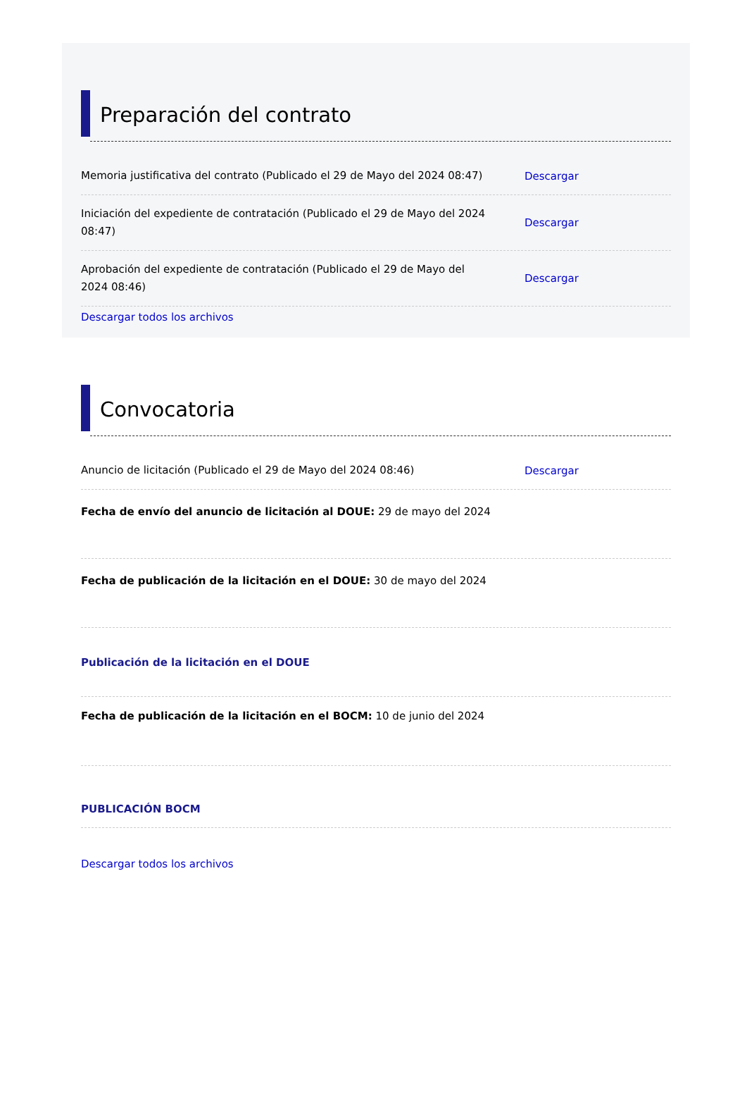Preparación del contrato
Memoria justificativa del contrato (Publicado el 29 de Mayo del 2024 08:47)
Descargar
Iniciación del expediente de contratación (Publicado el 29 de Mayo del 2024 08:47)
Descargar
Aprobación del expediente de contratación (Publicado el 29 de Mayo del 2024 08:46)
Descargar
Descargar todos los archivos
Convocatoria
Anuncio de licitación (Publicado el 29 de Mayo del 2024 08:46)
Descargar
Fecha de envío del anuncio de licitación al DOUE: 29 de mayo del 2024
Fecha de publicación de la licitación en el DOUE: 30 de mayo del 2024
Publicación de la licitación en el DOUE
Fecha de publicación de la licitación en el BOCM: 10 de junio del 2024
PUBLICACIÓN BOCM
Descargar todos los archivos